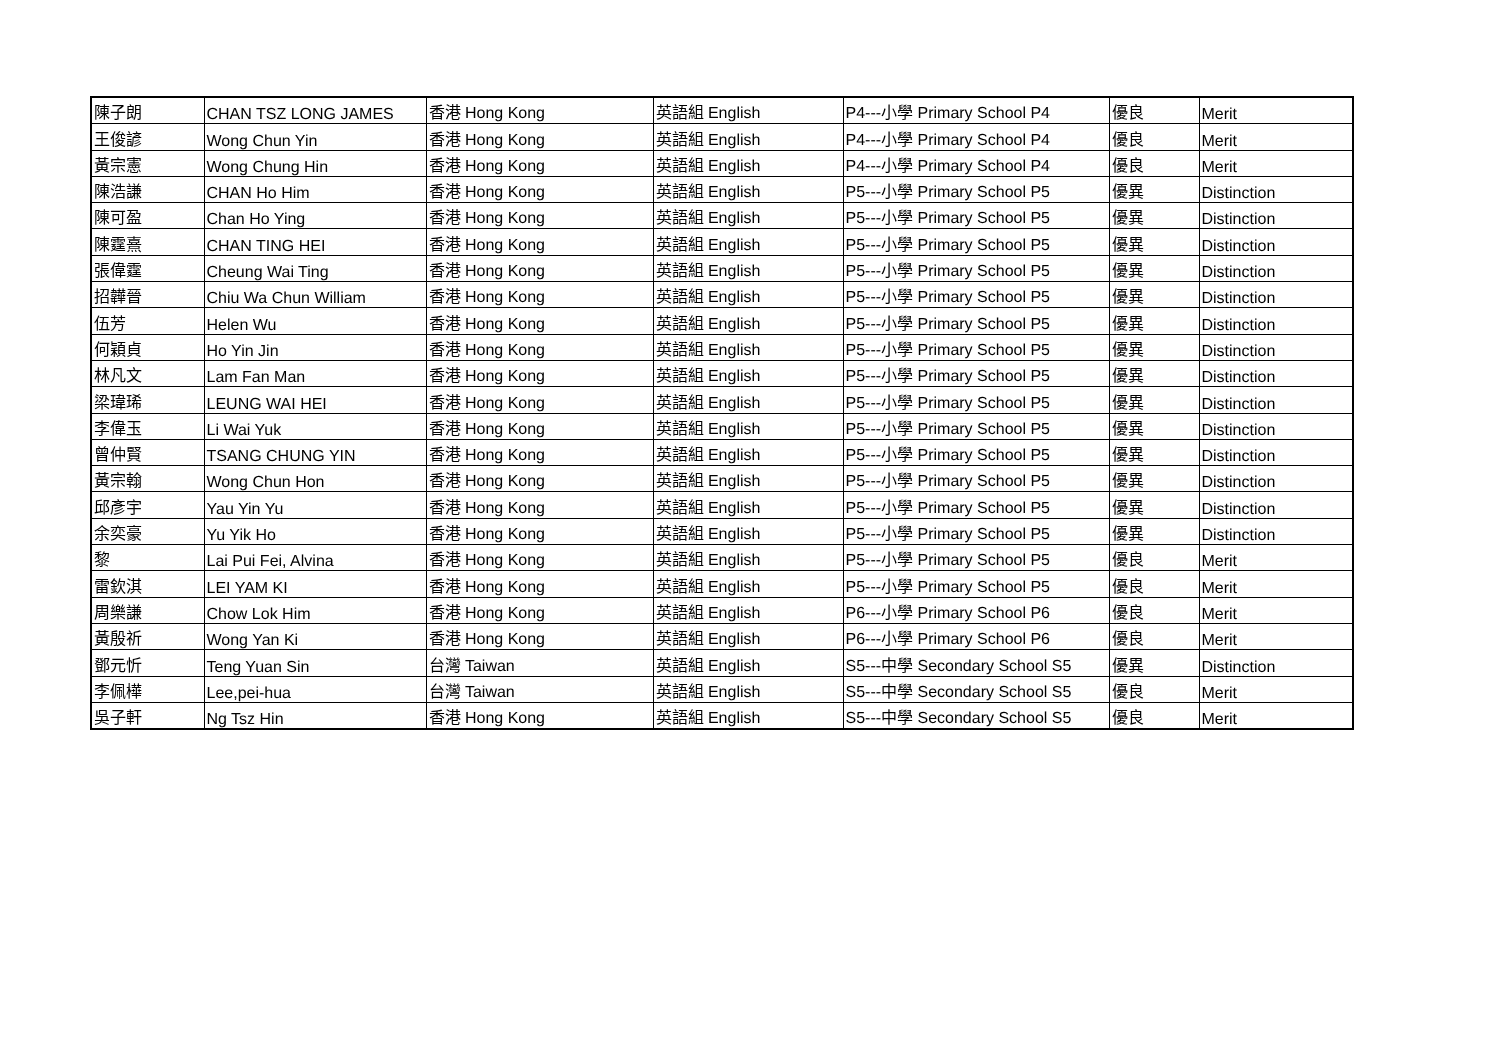| 陳子朗 | CHAN TSZ LONG JAMES | 香港 Hong Kong | 英語組 English | P4---小學 Primary School P4 | 優良 | Merit |
| 王俊諺 | Wong Chun Yin | 香港 Hong Kong | 英語組 English | P4---小學 Primary School P4 | 優良 | Merit |
| 黃宗憲 | Wong Chung Hin | 香港 Hong Kong | 英語組 English | P4---小學 Primary School P4 | 優良 | Merit |
| 陳浩謙 | CHAN Ho Him | 香港 Hong Kong | 英語組 English | P5---小學 Primary School P5 | 優異 | Distinction |
| 陳可盈 | Chan Ho Ying | 香港 Hong Kong | 英語組 English | P5---小學 Primary School P5 | 優異 | Distinction |
| 陳霆熹 | CHAN TING HEI | 香港 Hong Kong | 英語組 English | P5---小學 Primary School P5 | 優異 | Distinction |
| 張偉霆 | Cheung Wai Ting | 香港 Hong Kong | 英語組 English | P5---小學 Primary School P5 | 優異 | Distinction |
| 招韡晉 | Chiu Wa Chun William | 香港 Hong Kong | 英語組 English | P5---小學 Primary School P5 | 優異 | Distinction |
| 伍芳 | Helen Wu | 香港 Hong Kong | 英語組 English | P5---小學 Primary School P5 | 優異 | Distinction |
| 何穎貞 | Ho Yin Jin | 香港 Hong Kong | 英語組 English | P5---小學 Primary School P5 | 優異 | Distinction |
| 林凡文 | Lam Fan Man | 香港 Hong Kong | 英語組 English | P5---小學 Primary School P5 | 優異 | Distinction |
| 梁瑋琋 | LEUNG WAI HEI | 香港 Hong Kong | 英語組 English | P5---小學 Primary School P5 | 優異 | Distinction |
| 李偉玉 | Li Wai Yuk | 香港 Hong Kong | 英語組 English | P5---小學 Primary School P5 | 優異 | Distinction |
| 曾仲賢 | TSANG CHUNG YIN | 香港 Hong Kong | 英語組 English | P5---小學 Primary School P5 | 優異 | Distinction |
| 黃宗翰 | Wong Chun Hon | 香港 Hong Kong | 英語組 English | P5---小學 Primary School P5 | 優異 | Distinction |
| 邱彥宇 | Yau Yin Yu | 香港 Hong Kong | 英語組 English | P5---小學 Primary School P5 | 優異 | Distinction |
| 余奕豪 | Yu Yik Ho | 香港 Hong Kong | 英語組 English | P5---小學 Primary School P5 | 優異 | Distinction |
| 黎 | Lai Pui Fei, Alvina | 香港 Hong Kong | 英語組 English | P5---小學 Primary School P5 | 優良 | Merit |
| 雷欽淇 | LEI YAM KI | 香港 Hong Kong | 英語組 English | P5---小學 Primary School P5 | 優良 | Merit |
| 周樂謙 | Chow Lok Him | 香港 Hong Kong | 英語組 English | P6---小學 Primary School P6 | 優良 | Merit |
| 黃殷祈 | Wong Yan Ki | 香港 Hong Kong | 英語組 English | P6---小學 Primary School P6 | 優良 | Merit |
| 鄧元忻 | Teng Yuan Sin | 台灣 Taiwan | 英語組 English | S5---中學 Secondary School S5 | 優異 | Distinction |
| 李佩樺 | Lee,pei-hua | 台灣 Taiwan | 英語組 English | S5---中學 Secondary School S5 | 優良 | Merit |
| 吳子軒 | Ng Tsz Hin | 香港 Hong Kong | 英語組 English | S5---中學 Secondary School S5 | 優良 | Merit |